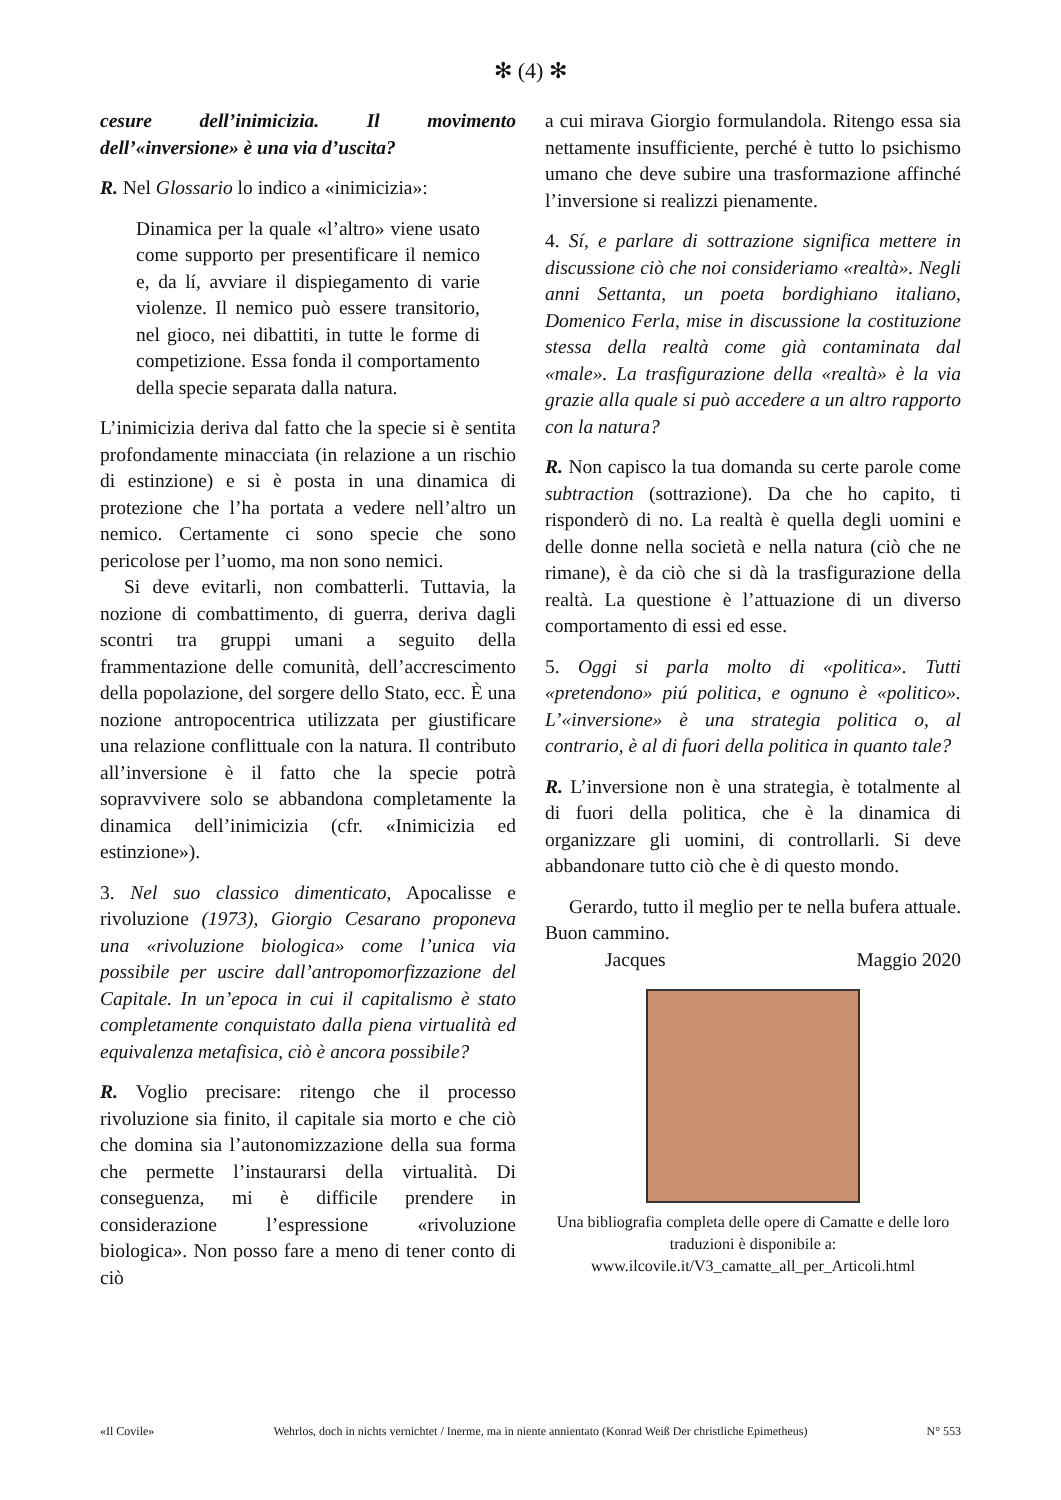✻ (4) ✻
cesure dell’inimicizia. Il movimento dell’«inversione» è una via d’uscita?
R. Nel Glossario lo indico a «inimicizia»:
Dinamica per la quale «l’altro» viene usato come supporto per presentificare il nemico e, da lí, avviare il dispiegamento di varie violenze. Il nemico può essere transitorio, nel gioco, nei dibattiti, in tutte le forme di competizione. Essa fonda il comportamento della specie separata dalla natura.
L’inimicizia deriva dal fatto che la specie si è sentita profondamente minacciata (in relazione a un rischio di estinzione) e si è posta in una dinamica di protezione che l’ha portata a vedere nell’altro un nemico. Certamente ci sono specie che sono pericolose per l’uomo, ma non sono nemici.
Si deve evitarli, non combatterli. Tuttavia, la nozione di combattimento, di guerra, deriva dagli scontri tra gruppi umani a seguito della frammentazione delle comunità, dell’accrescimento della popolazione, del sorgere dello Stato, ecc. È una nozione antropocentrica utilizzata per giustificare una relazione conflittuale con la natura. Il contributo all’inversione è il fatto che la specie potrà sopravvivere solo se abbandona completamente la dinamica dell’inimicizia (cfr. «Inimicizia ed estinzione»).
3. Nel suo classico dimenticato, Apocalisse e rivoluzione (1973), Giorgio Cesarano proponeva una «rivoluzione biologica» come l’unica via possibile per uscire dall’antropomorfizzazione del Capitale. In un’epoca in cui il capitalismo è stato completamente conquistato dalla piena virtualità ed equivalenza metafisica, ciò è ancora possibile?
R. Voglio precisare: ritengo che il processo rivoluzione sia finito, il capitale sia morto e che ciò che domina sia l’autonomizzazione della sua forma che permette l’instaurarsi della virtualità. Di conseguenza, mi è difficile prendere in considerazione l’espressione «rivoluzione biologica». Non posso fare a meno di tener conto di ciò
a cui mirava Giorgio formulandola. Ritengo essa sia nettamente insufficiente, perché è tutto lo psichismo umano che deve subire una trasformazione affinché l’inversione si realizzi pienamente.
4. Sí, e parlare di sottrazione significa mettere in discussione ciò che noi consideriamo «realtà». Negli anni Settanta, un poeta bordighiano italiano, Domenico Ferla, mise in discussione la costituzione stessa della realtà come già contaminata dal «male». La trasfigurazione della «realtà» è la via grazie alla quale si può accedere a un altro rapporto con la natura?
R. Non capisco la tua domanda su certe parole come subtraction (sottrazione). Da che ho capito, ti risponderò di no. La realtà è quella degli uomini e delle donne nella società e nella natura (ciò che ne rimane), è da ciò che si dà la trasfigurazione della realtà. La questione è l’attuazione di un diverso comportamento di essi ed esse.
5. Oggi si parla molto di «politica». Tutti «pretendono» piú politica, e ognuno è «politico». L’«inversione» è una strategia politica o, al contrario, è al di fuori della politica in quanto tale?
R. L’inversione non è una strategia, è totalmente al di fuori della politica, che è la dinamica di organizzare gli uomini, di controllarli. Si deve abbandonare tutto ciò che è di questo mondo.
Gerardo, tutto il meglio per te nella bufera attuale. Buon cammino.
Jacques Maggio 2020
Una bibliografia completa delle opere di Camatte e delle loro traduzioni è disponibile a: www.ilcovile.it/V3_camatte_all_per_Articoli.html
«Il Covile» Wehrlos, doch in nichts vernichtet / Inerme, ma in niente annientato (Konrad Weiß Der christliche Epimetheus) N° 553